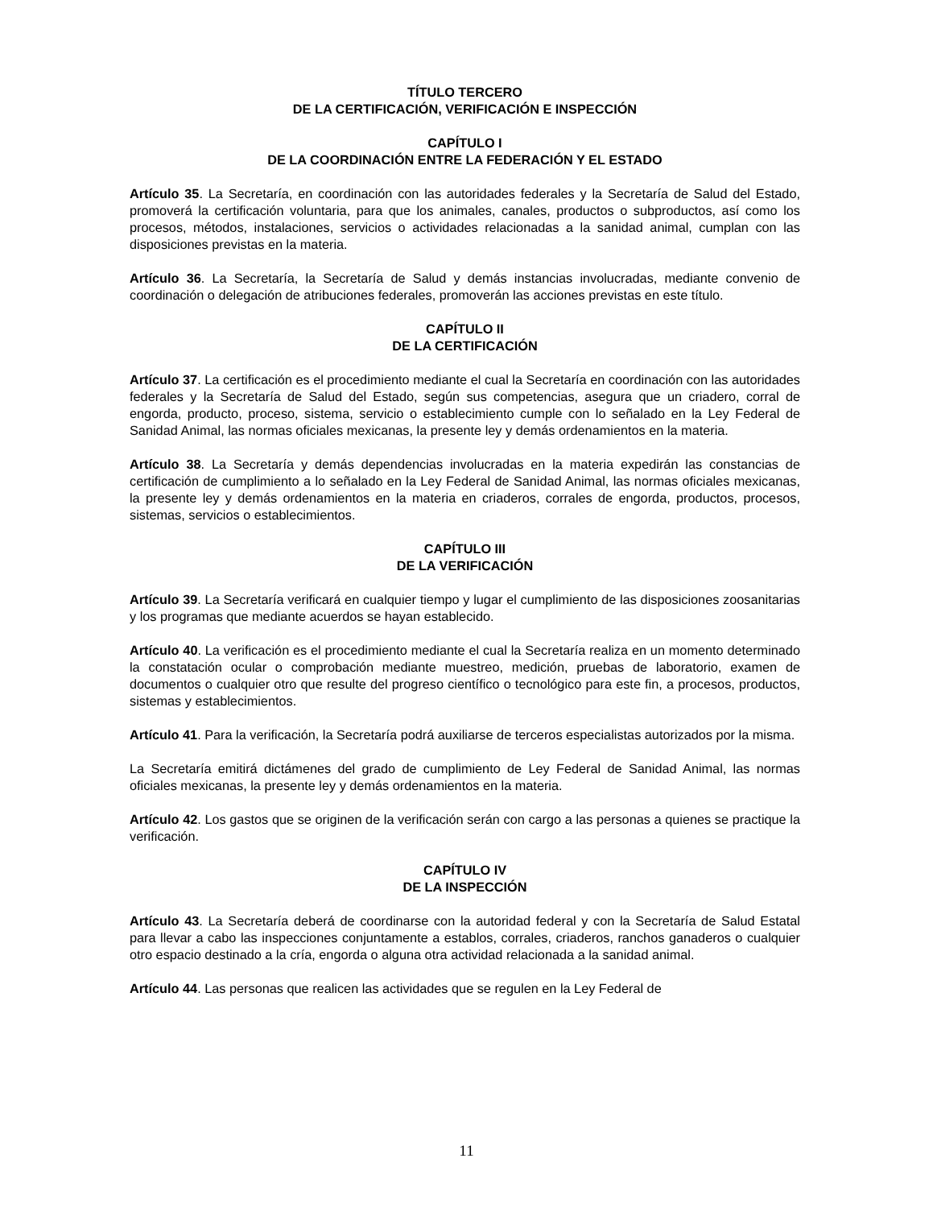TÍTULO TERCERO
DE LA CERTIFICACIÓN, VERIFICACIÓN E INSPECCIÓN
CAPÍTULO I
DE LA COORDINACIÓN ENTRE LA FEDERACIÓN Y EL ESTADO
Artículo 35. La Secretaría, en coordinación con las autoridades federales y la Secretaría de Salud del Estado, promoverá la certificación voluntaria, para que los animales, canales, productos o subproductos, así como los procesos, métodos, instalaciones, servicios o actividades relacionadas a la sanidad animal, cumplan con las disposiciones previstas en la materia.
Artículo 36. La Secretaría, la Secretaría de Salud y demás instancias involucradas, mediante convenio de coordinación o delegación de atribuciones federales, promoverán las acciones previstas en este título.
CAPÍTULO II
DE LA CERTIFICACIÓN
Artículo 37. La certificación es el procedimiento mediante el cual la Secretaría en coordinación con las autoridades federales y la Secretaría de Salud del Estado, según sus competencias, asegura que un criadero, corral de engorda, producto, proceso, sistema, servicio o establecimiento cumple con lo señalado en la Ley Federal de Sanidad Animal, las normas oficiales mexicanas, la presente ley y demás ordenamientos en la materia.
Artículo 38. La Secretaría y demás dependencias involucradas en la materia expedirán las constancias de certificación de cumplimiento a lo señalado en la Ley Federal de Sanidad Animal, las normas oficiales mexicanas, la presente ley y demás ordenamientos en la materia en criaderos, corrales de engorda, productos, procesos, sistemas, servicios o establecimientos.
CAPÍTULO III
DE LA VERIFICACIÓN
Artículo 39. La Secretaría verificará en cualquier tiempo y lugar el cumplimiento de las disposiciones zoosanitarias y los programas que mediante acuerdos se hayan establecido.
Artículo 40. La verificación es el procedimiento mediante el cual la Secretaría realiza en un momento determinado la constatación ocular o comprobación mediante muestreo, medición, pruebas de laboratorio, examen de documentos o cualquier otro que resulte del progreso científico o tecnológico para este fin, a procesos, productos, sistemas y establecimientos.
Artículo 41. Para la verificación, la Secretaría podrá auxiliarse de terceros especialistas autorizados por la misma.
La Secretaría emitirá dictámenes del grado de cumplimiento de Ley Federal de Sanidad Animal, las normas oficiales mexicanas, la presente ley y demás ordenamientos en la materia.
Artículo 42. Los gastos que se originen de la verificación serán con cargo a las personas a quienes se practique la verificación.
CAPÍTULO IV
DE LA INSPECCIÓN
Artículo 43. La Secretaría deberá de coordinarse con la autoridad federal y con la Secretaría de Salud Estatal para llevar a cabo las inspecciones conjuntamente a establos, corrales, criaderos, ranchos ganaderos o cualquier otro espacio destinado a la cría, engorda o alguna otra actividad relacionada a la sanidad animal.
Artículo 44. Las personas que realicen las actividades que se regulen en la Ley Federal de
11